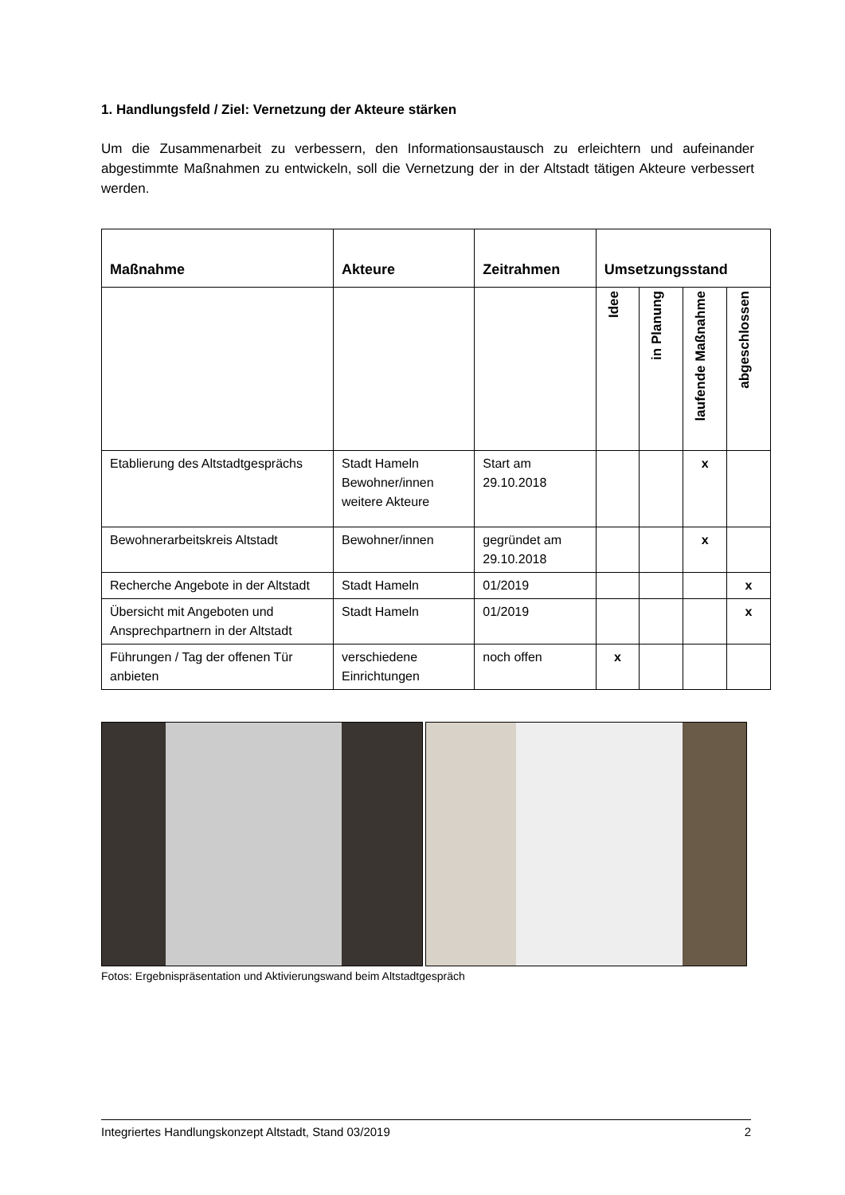1. Handlungsfeld / Ziel: Vernetzung der Akteure stärken
Um die Zusammenarbeit zu verbessern, den Informationsaustausch zu erleichtern und aufeinander abgestimmte Maßnahmen zu entwickeln, soll die Vernetzung der in der Altstadt tätigen Akteure verbessert werden.
| Maßnahme | Akteure | Zeitrahmen | Umsetzungsstand | | | |
| --- | --- | --- | --- | --- | --- | --- |
| | | | Idee | in Planung | laufende Maßnahme | abgeschlossen |
| Etablierung des Altstadtgesprächs | Stadt Hameln Bewohner/innen weitere Akteure | Start am 29.10.2018 | | | x | |
| Bewohnerarbeitskreis Altstadt | Bewohner/innen | gegründet am 29.10.2018 | | | x | |
| Recherche Angebote in der Altstadt | Stadt Hameln | 01/2019 | | | | x |
| Übersicht mit Angeboten und Ansprechpartnern in der Altstadt | Stadt Hameln | 01/2019 | | | | x |
| Führungen / Tag der offenen Tür anbieten | verschiedene Einrichtungen | noch offen | x | | | |
Fotos: Ergebnispräsentation und Aktivierungswand beim Altstadtgespräch
Integriertes Handlungskonzept Altstadt, Stand 03/2019 2